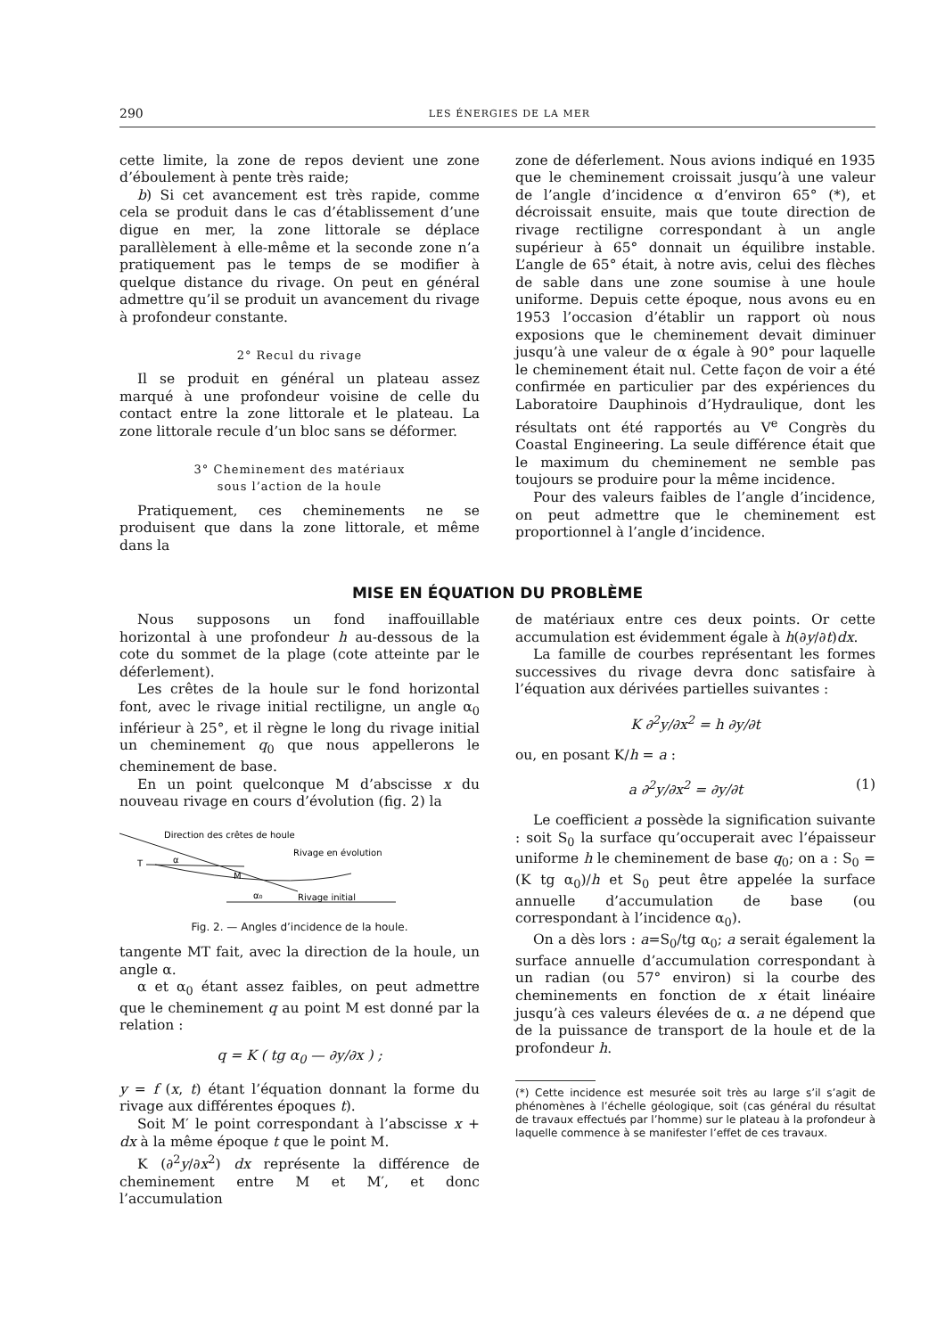290 LES ÉNERGIES DE LA MER
cette limite, la zone de repos devient une zone d’éboulement à pente très raide;
b) Si cet avancement est très rapide, comme cela se produit dans le cas d’établissement d’une digue en mer, la zone littorale se déplace parallèlement à elle-même et la seconde zone n’a pratiquement pas le temps de se modifier à quelque distance du rivage. On peut en général admettre qu’il se produit un avancement du rivage à profondeur constante.
2° Recul du rivage
Il se produit en général un plateau assez marqué à une profondeur voisine de celle du contact entre la zone littorale et le plateau. La zone littorale recule d’un bloc sans se déformer.
3° Cheminement des matériaux
sous l’action de la houle
Pratiquement, ces cheminements ne se produisent que dans la zone littorale, et même dans la
zone de déferlement. Nous avions indiqué en 1935 que le cheminement croissait jusqu’à une valeur de l’angle d’incidence α d’environ 65° (*), et décroissait ensuite, mais que toute direction de rivage rectiligne correspondant à un angle supérieur à 65° donnait un équilibre instable. L’angle de 65° était, à notre avis, celui des flèches de sable dans une zone soumise à une houle uniforme. Depuis cette époque, nous avons eu en 1953 l’occasion d’établir un rapport où nous exposions que le cheminement devait diminuer jusqu’à une valeur de α égale à 90° pour laquelle le cheminement était nul. Cette façon de voir a été confirmée en particulier par des expériences du Laboratoire Dauphinois d’Hydraulique, dont les résultats ont été rapportés au V<sup>e</sup> Congrès du Coastal Engineering. La seule différence était que le maximum du cheminement ne semble pas toujours se produire pour la même incidence.
Pour des valeurs faibles de l’angle d’incidence, on peut admettre que le cheminement est proportionnel à l’angle d’incidence.
MISE EN ÉQUATION DU PROBLÈME
Nous supposons un fond inaffouillable horizontal à une profondeur h au-dessous de la cote du sommet de la plage (cote atteinte par le déferlement).
Les crêtes de la houle sur le fond horizontal font, avec le rivage initial rectiligne, un angle α<sub>0</sub> inférieur à 25°, et il règne le long du rivage initial un cheminement q<sub>0</sub> que nous appellerons le cheminement de base.
En un point quelconque M d’abscisse x du nouveau rivage en cours d’évolution (fig. 2) la
Direction des crêtes de houle
T
α
M
Rivage en évolution
α₀
Rivage initial
Fig. 2. — Angles d’incidence de la houle.
tangente MT fait, avec la direction de la houle, un angle α.
α et α<sub>0</sub> étant assez faibles, on peut admettre que le cheminement q au point M est donné par la relation :
q = K ( tg α<sub>0</sub> — ∂y/∂x ) ;
y = f (x, t) étant l’équation donnant la forme du rivage aux différentes époques t).
Soit M′ le point correspondant à l’abscisse x + dx à la même époque t que le point M.
K (∂<sup>2</sup>y/∂x<sup>2</sup>) dx représente la différence de cheminement entre M et M′, et donc l’accumulation
de matériaux entre ces deux points. Or cette accumulation est évidemment égale à h(∂y/∂t)dx.
La famille de courbes représentant les formes successives du rivage devra donc satisfaire à l’équation aux dérivées partielles suivantes :
K ∂<sup>2</sup>y/∂x<sup>2</sup> = h ∂y/∂t
ou, en posant K/h = a :
a ∂<sup>2</sup>y/∂x<sup>2</sup> = ∂y/∂t (1)
Le coefficient a possède la signification suivante : soit S<sub>0</sub> la surface qu’occuperait avec l’épaisseur uniforme h le cheminement de base q<sub>0</sub>; on a : S<sub>0</sub> = (K tg α<sub>0</sub>)/h et S<sub>0</sub> peut être appelée la surface annuelle d’accumulation de base (ou correspondant à l’incidence α<sub>0</sub>).
On a dès lors : a=S<sub>0</sub>/tg α<sub>0</sub>; a serait également la surface annuelle d’accumulation correspondant à un radian (ou 57° environ) si la courbe des cheminements en fonction de x était linéaire jusqu’à ces valeurs élevées de α. a ne dépend que de la puissance de transport de la houle et de la profondeur h.
(*) Cette incidence est mesurée soit très au large s’il s’agit de phénomènes à l’échelle géologique, soit (cas général du résultat de travaux effectués par l’homme) sur le plateau à la profondeur à laquelle commence à se manifester l’effet de ces travaux.